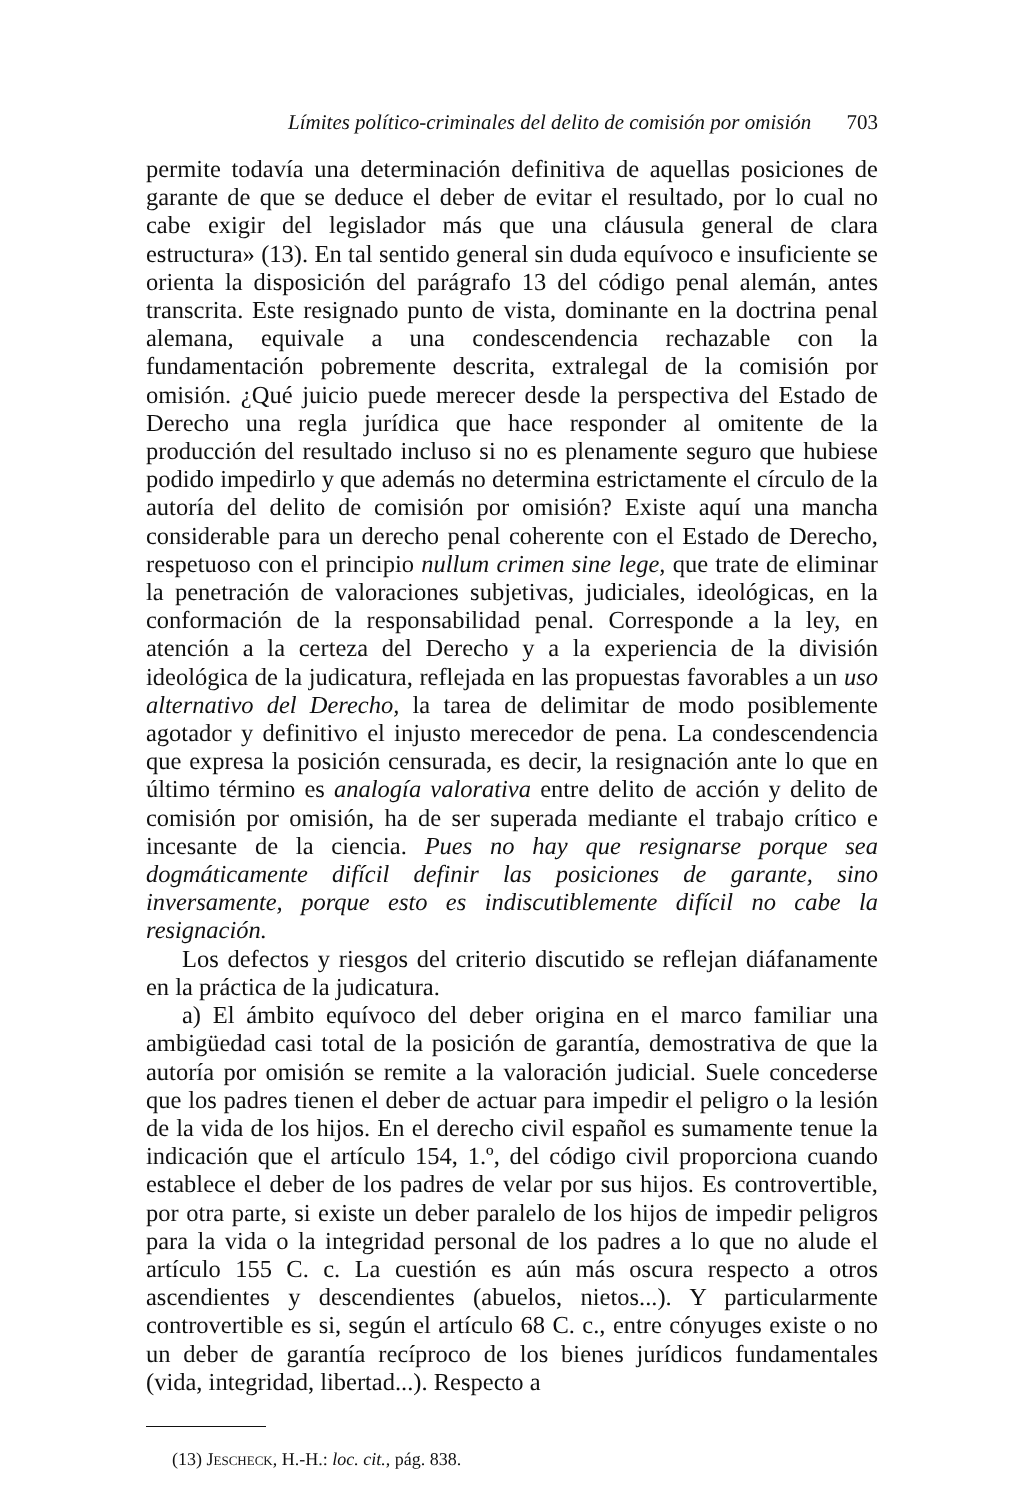Límites político-criminales del delito de comisión por omisión 703
permite todavía una determinación definitiva de aquellas posiciones de garante de que se deduce el deber de evitar el resultado, por lo cual no cabe exigir del legislador más que una cláusula general de clara estructura» (13). En tal sentido general sin duda equívoco e insuficiente se orienta la disposición del parágrafo 13 del código penal alemán, antes transcrita. Este resignado punto de vista, dominante en la doctrina penal alemana, equivale a una condescendencia rechazable con la fundamentación pobremente descrita, extralegal de la comisión por omisión. ¿Qué juicio puede merecer desde la perspectiva del Estado de Derecho una regla jurídica que hace responder al omitente de la producción del resultado incluso si no es plenamente seguro que hubiese podido impedirlo y que además no determina estrictamente el círculo de la autoría del delito de comisión por omisión? Existe aquí una mancha considerable para un derecho penal coherente con el Estado de Derecho, respetuoso con el principio nullum crimen sine lege, que trate de eliminar la penetración de valoraciones subjetivas, judiciales, ideológicas, en la conformación de la responsabilidad penal. Corresponde a la ley, en atención a la certeza del Derecho y a la experiencia de la división ideológica de la judicatura, reflejada en las propuestas favorables a un uso alternativo del Derecho, la tarea de delimitar de modo posiblemente agotador y definitivo el injusto merecedor de pena. La condescendencia que expresa la posición censurada, es decir, la resignación ante lo que en último término es analogía valorativa entre delito de acción y delito de comisión por omisión, ha de ser superada mediante el trabajo crítico e incesante de la ciencia. Pues no hay que resignarse porque sea dogmáticamente difícil definir las posiciones de garante, sino inversamente, porque esto es indiscutiblemente difícil no cabe la resignación.
Los defectos y riesgos del criterio discutido se reflejan diáfanamente en la práctica de la judicatura.
a) El ámbito equívoco del deber origina en el marco familiar una ambigüedad casi total de la posición de garantía, demostrativa de que la autoría por omisión se remite a la valoración judicial. Suele concederse que los padres tienen el deber de actuar para impedir el peligro o la lesión de la vida de los hijos. En el derecho civil español es sumamente tenue la indicación que el artículo 154, 1.º, del código civil proporciona cuando establece el deber de los padres de velar por sus hijos. Es controvertible, por otra parte, si existe un deber paralelo de los hijos de impedir peligros para la vida o la integridad personal de los padres a lo que no alude el artículo 155 C. c. La cuestión es aún más oscura respecto a otros ascendientes y descendientes (abuelos, nietos...). Y particularmente controvertible es si, según el artículo 68 C. c., entre cónyuges existe o no un deber de garantía recíproco de los bienes jurídicos fundamentales (vida, integridad, libertad...). Respecto a
(13) Jescheck, H.-H.: loc. cit., pág. 838.